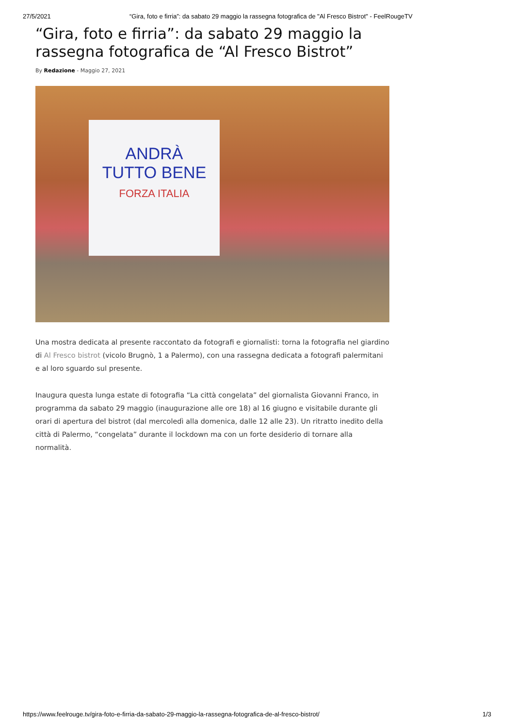27/5/2021 “Gira, foto e firria”: da sabato 29 maggio la rassegna fotografica de "Al Fresco Bistrot" - FeelRougeTV
“Gira, foto e firria”: da sabato 29 maggio la rassegna fotografica de “Al Fresco Bistrot”
By Redazione - Maggio 27, 2021
ANDRÀ
TUTTO BENE
FORZA ITALIA
Una mostra dedicata al presente raccontato da fotografi e giornalisti: torna la fotografia nel giardino di Al Fresco bistrot (vicolo Brugnò, 1 a Palermo), con una rassegna dedicata a fotografi palermitani e al loro sguardo sul presente.
Inaugura questa lunga estate di fotografia “La città congelata” del giornalista Giovanni Franco, in programma da sabato 29 maggio (inaugurazione alle ore 18) al 16 giugno e visitabile durante gli orari di apertura del bistrot (dal mercoledì alla domenica, dalle 12 alle 23). Un ritratto inedito della città di Palermo, “congelata” durante il lockdown ma con un forte desiderio di tornare alla normalità.
https://www.feelrouge.tv/gira-foto-e-firria-da-sabato-29-maggio-la-rassegna-fotografica-de-al-fresco-bistrot/ 1/3